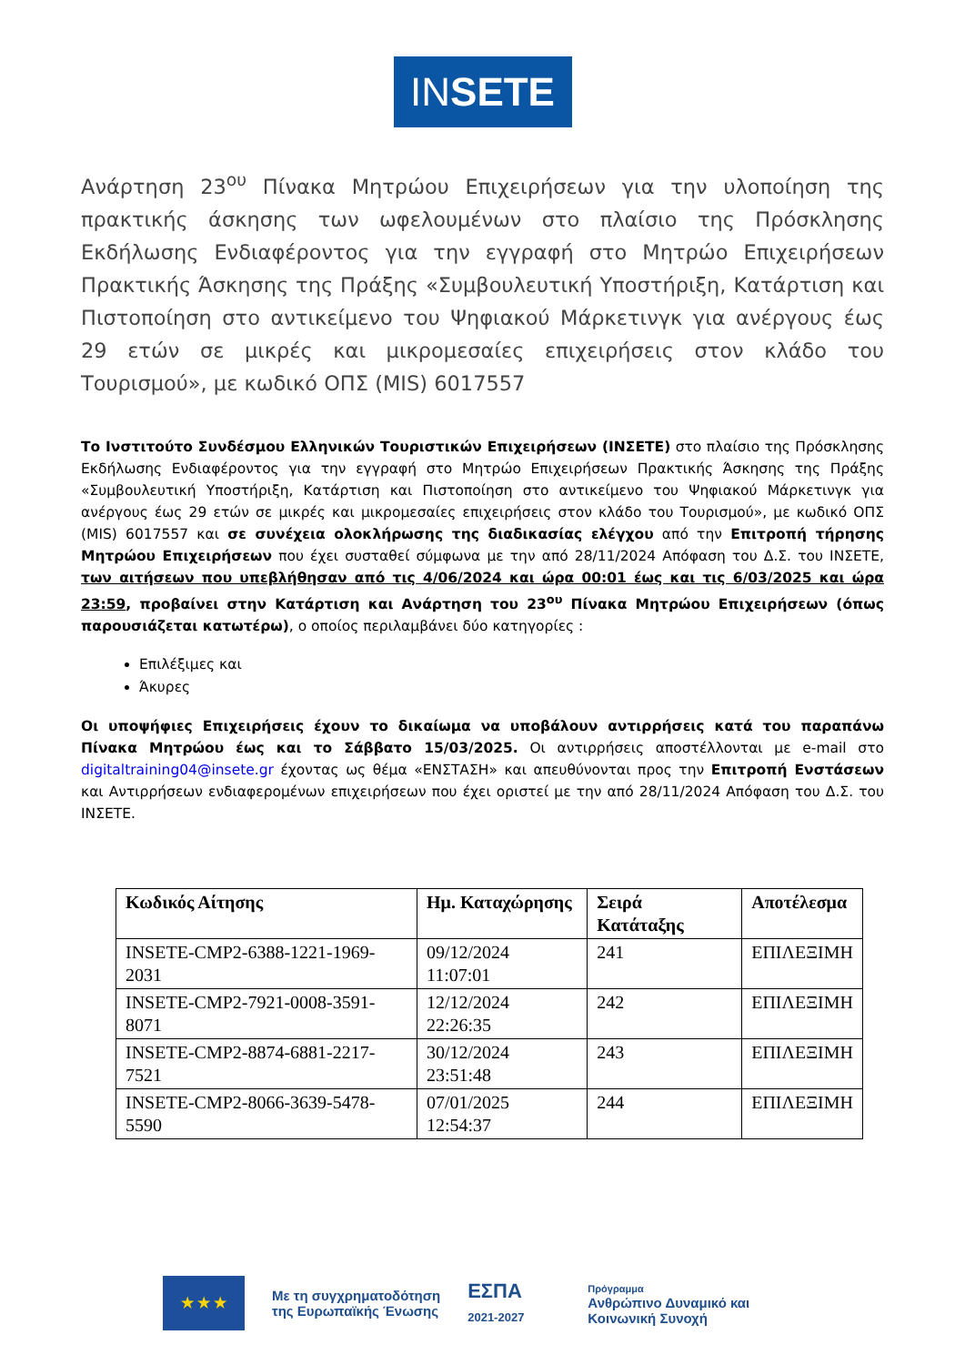IN SETE
Ανάρτηση 23<sup>ου</sup> Πίνακα Μητρώου Επιχειρήσεων για την υλοποίηση της πρακτικής άσκησης των ωφελουμένων στο πλαίσιο της Πρόσκλησης Εκδήλωσης Ενδιαφέροντος για την εγγραφή στο Μητρώο Επιχειρήσεων Πρακτικής Άσκησης της Πράξης «Συμβουλευτική Υποστήριξη, Κατάρτιση και Πιστοποίηση στο αντικείμενο του Ψηφιακού Μάρκετινγκ για ανέργους έως 29 ετών σε μικρές και μικρομεσαίες επιχειρήσεις στον κλάδο του Τουρισμού», με κωδικό ΟΠΣ (MIS) 6017557
Το Ινστιτούτο Συνδέσμου Ελληνικών Τουριστικών Επιχειρήσεων (ΙΝΣΕΤΕ) στο πλαίσιο της Πρόσκλησης Εκδήλωσης Ενδιαφέροντος για την εγγραφή στο Μητρώο Επιχειρήσεων Πρακτικής Άσκησης της Πράξης «Συμβουλευτική Υποστήριξη, Κατάρτιση και Πιστοποίηση στο αντικείμενο του Ψηφιακού Μάρκετινγκ για ανέργους έως 29 ετών σε μικρές και μικρομεσαίες επιχειρήσεις στον κλάδο του Τουρισμού», με κωδικό ΟΠΣ (MIS) 6017557 και σε συνέχεια ολοκλήρωσης της διαδικασίας ελέγχου από την Επιτροπή τήρησης Μητρώου Επιχειρήσεων που έχει συσταθεί σύμφωνα με την από 28/11/2024 Απόφαση του Δ.Σ. του ΙΝΣΕΤΕ, των αιτήσεων που υπεβλήθησαν από τις 4/06/2024 και ώρα 00:01 έως και τις 6/03/2025 και ώρα 23:59, προβαίνει στην Κατάρτιση και Ανάρτηση του 23<sup>ου</sup> Πίνακα Μητρώου Επιχειρήσεων (όπως παρουσιάζεται κατωτέρω), ο οποίος περιλαμβάνει δύο κατηγορίες :
Επιλέξιμες και
Άκυρες
Οι υποψήφιες Επιχειρήσεις έχουν το δικαίωμα να υποβάλουν αντιρρήσεις κατά του παραπάνω Πίνακα Μητρώου έως και το Σάββατο 15/03/2025. Οι αντιρρήσεις αποστέλλονται με e-mail στο digitaltraining04@insete.gr έχοντας ως θέμα «ΕΝΣΤΑΣΗ» και απευθύνονται προς την Επιτροπή Ενστάσεων και Αντιρρήσεων ενδιαφερομένων επιχειρήσεων που έχει οριστεί με την από 28/11/2024 Απόφαση του Δ.Σ. του ΙΝΣΕΤΕ.
| Κωδικός Αίτησης | Ημ. Καταχώρησης | Σειρά Κατάταξης | Αποτέλεσμα |
| --- | --- | --- | --- |
| INSETE-CMP2-6388-1221-1969-2031 | 09/12/2024 11:07:01 | 241 | ΕΠΙΛΕΞΙΜΗ |
| INSETE-CMP2-7921-0008-3591-8071 | 12/12/2024 22:26:35 | 242 | ΕΠΙΛΕΞΙΜΗ |
| INSETE-CMP2-8874-6881-2217-7521 | 30/12/2024 23:51:48 | 243 | ΕΠΙΛΕΞΙΜΗ |
| INSETE-CMP2-8066-3639-5478-5590 | 07/01/2025 12:54:37 | 244 | ΕΠΙΛΕΞΙΜΗ |
★ ★ ★
Με τη συγχρηματοδότηση
της Ευρωπαϊκής Ένωσης
ΕΣΠΑ
2021-2027
Πρόγραμμα
Ανθρώπινο Δυναμικό και
Κοινωνική Συνοχή